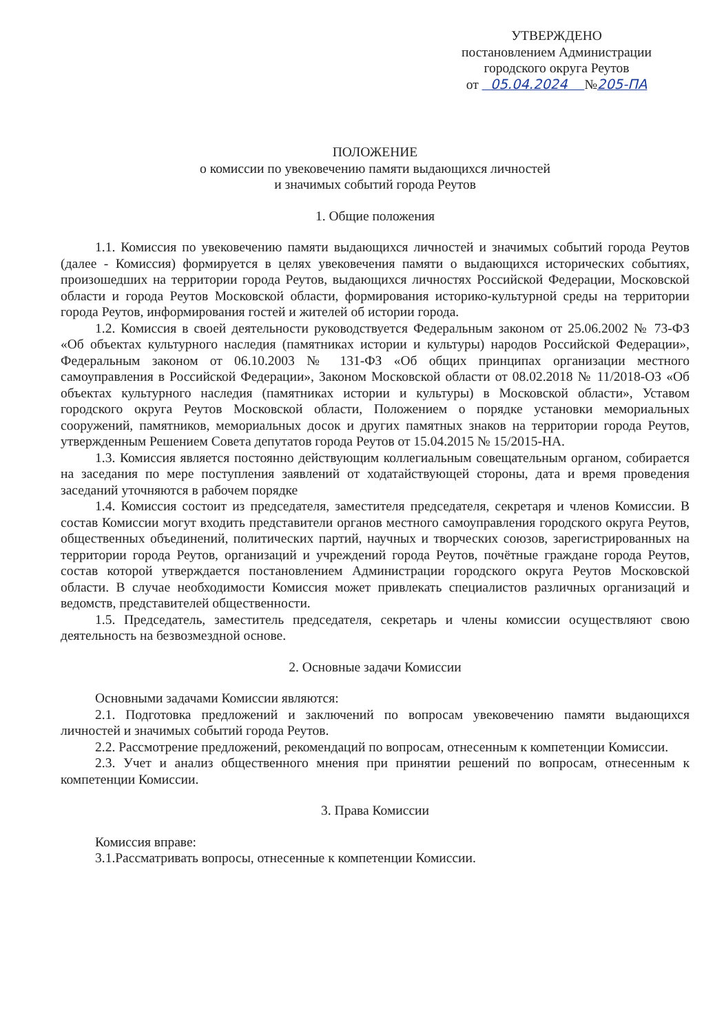УТВЕРЖДЕНО
постановлением Администрации
городского округа Реутов
от 05.04.2024 №205-ПА
ПОЛОЖЕНИЕ
о комиссии по увековечению памяти выдающихся личностей
и значимых событий города Реутов
1. Общие положения
1.1. Комиссия по увековечению памяти выдающихся личностей и значимых событий города Реутов (далее - Комиссия) формируется в целях увековечения памяти о выдающихся исторических событиях, произошедших на территории города Реутов, выдающихся личностях Российской Федерации, Московской области и города Реутов Московской области, формирования историко-культурной среды на территории города Реутов, информирования гостей и жителей об истории города.
1.2. Комиссия в своей деятельности руководствуется Федеральным законом от 25.06.2002 № 73-ФЗ «Об объектах культурного наследия (памятниках истории и культуры) народов Российской Федерации», Федеральным законом от 06.10.2003 № 131-ФЗ «Об общих принципах организации местного самоуправления в Российской Федерации», Законом Московской области от 08.02.2018 № 11/2018-ОЗ «Об объектах культурного наследия (памятниках истории и культуры) в Московской области», Уставом городского округа Реутов Московской области, Положением о порядке установки мемориальных сооружений, памятников, мемориальных досок и других памятных знаков на территории города Реутов, утвержденным Решением Совета депутатов города Реутов от 15.04.2015 № 15/2015-НА.
1.3. Комиссия является постоянно действующим коллегиальным совещательным органом, собирается на заседания по мере поступления заявлений от ходатайствующей стороны, дата и время проведения заседаний уточняются в рабочем порядке
1.4. Комиссия состоит из председателя, заместителя председателя, секретаря и членов Комиссии. В состав Комиссии могут входить представители органов местного самоуправления городского округа Реутов, общественных объединений, политических партий, научных и творческих союзов, зарегистрированных на территории города Реутов, организаций и учреждений города Реутов, почётные граждане города Реутов, состав которой утверждается постановлением Администрации городского округа Реутов Московской области. В случае необходимости Комиссия может привлекать специалистов различных организаций и ведомств, представителей общественности.
1.5. Председатель, заместитель председателя, секретарь и члены комиссии осуществляют свою деятельность на безвозмездной основе.
2. Основные задачи Комиссии
Основными задачами Комиссии являются:
2.1. Подготовка предложений и заключений по вопросам увековечению памяти выдающихся личностей и значимых событий города Реутов.
2.2. Рассмотрение предложений, рекомендаций по вопросам, отнесенным к компетенции Комиссии.
2.3. Учет и анализ общественного мнения при принятии решений по вопросам, отнесенным к компетенции Комиссии.
3. Права Комиссии
Комиссия вправе:
3.1.Рассматривать вопросы, отнесенные к компетенции Комиссии.